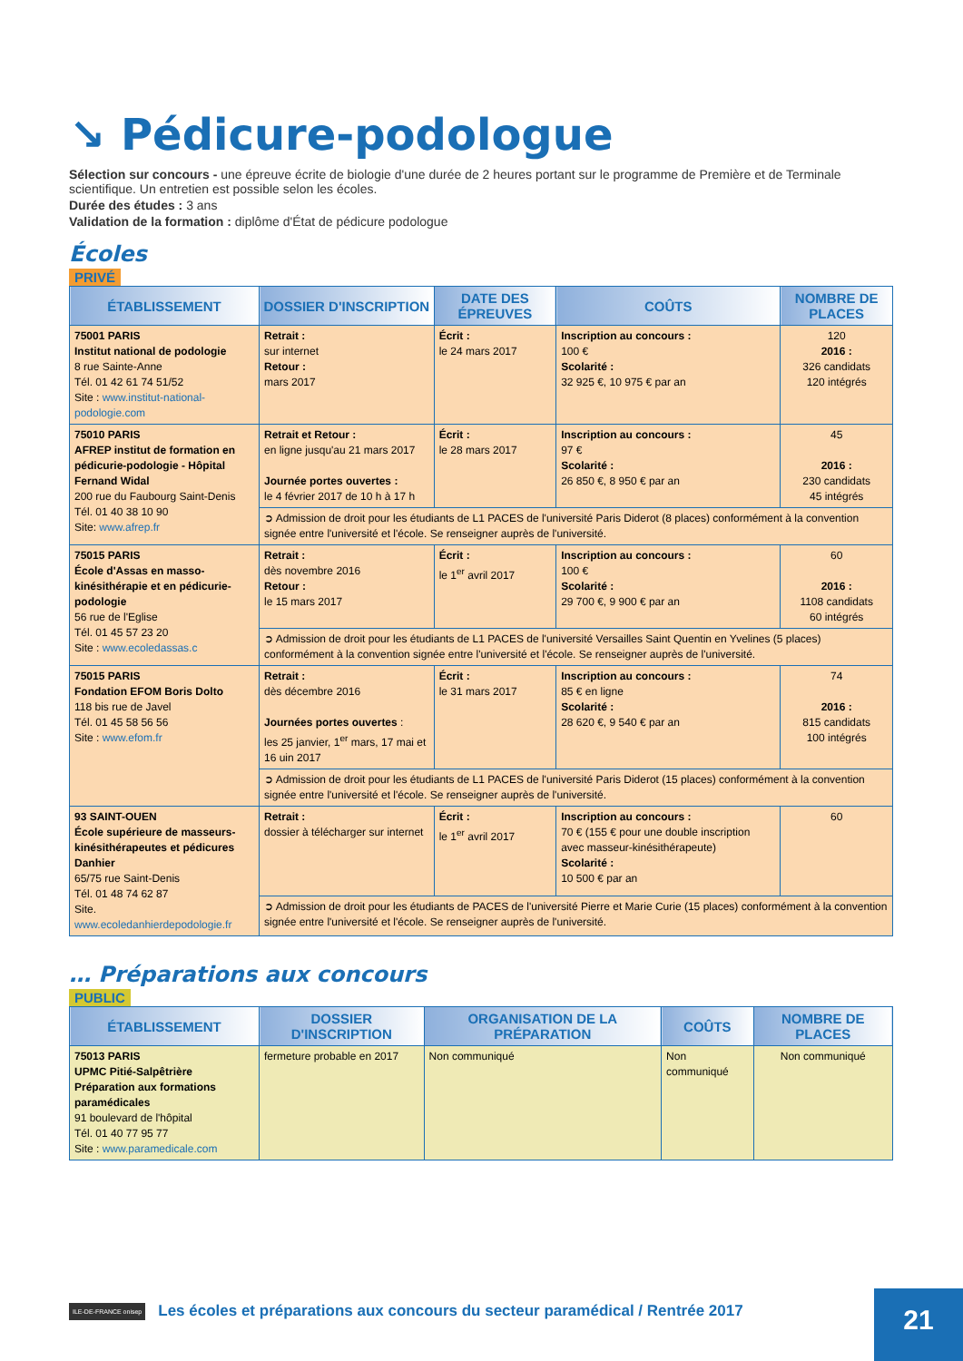↘ Pédicure-podologue
Sélection sur concours - une épreuve écrite de biologie d'une durée de 2 heures portant sur le programme de Première et de Terminale scientifique. Un entretien est possible selon les écoles.
Durée des études : 3 ans
Validation de la formation : diplôme d'État de pédicure podologue
Écoles
PRIVÉ
| ÉTABLISSEMENT | DOSSIER D'INSCRIPTION | DATE DES ÉPREUVES | COÛTS | NOMBRE DE PLACES |
| --- | --- | --- | --- | --- |
| 75001 PARIS Institut national de podologie 8 rue Sainte-Anne Tél. 01 42 61 74 51/52 Site : www.institut-national-podologie.com | Retrait : sur internet Retour : mars 2017 | Écrit : le 24 mars 2017 | Inscription au concours : 100 € Scolarité : 32 925 €, 10 975 € par an | 120 2016 : 326 candidats 120 intégrés |
| 75010 PARIS AFREP institut de formation en pédicurie-podologie - Hôpital Fernand Widal 200 rue du Faubourg Saint-Denis Tél. 01 40 38 10 90 Site: www.afrep.fr | Retrait et Retour : en ligne jusqu'au 21 mars 2017 Journée portes ouvertes : le 4 février 2017 de 10 h à 17 h | Écrit : le 28 mars 2017 | Inscription au concours : 97 € Scolarité : 26 850 €, 8 950 € par an | 45 2016 : 230 candidats 45 intégrés |
| | ➲ Admission de droit pour les étudiants de L1 PACES de l'université Paris Diderot (8 places) conformément à la convention signée entre l'université et l'école. Se renseigner auprès de l'université. | | | |
| 75015 PARIS École d'Assas en masso-kinésithérapie et en pédicurie-podologie 56 rue de l'Eglise Tél. 01 45 57 23 20 Site : www.ecoledassas.c | Retrait : dès novembre 2016 Retour : le 15 mars 2017 | Écrit : le 1<sup>er</sup> avril 2017 | Inscription au concours : 100 € Scolarité : 29 700 €, 9 900 € par an | 60 2016 : 1108 candidats 60 intégrés |
| | ➲ Admission de droit pour les étudiants de L1 PACES de l'université Versailles Saint Quentin en Yvelines (5 places) conformément à la convention signée entre l'université et l'école. Se renseigner auprès de l'université. | | | |
| 75015 PARIS Fondation EFOM Boris Dolto 118 bis rue de Javel Tél. 01 45 58 56 56 Site : www.efom.fr | Retrait : dès décembre 2016 Journées portes ouvertes : les 25 janvier, 1<sup>er</sup> mars, 17 mai et 16 uin 2017 | Écrit : le 31 mars 2017 | Inscription au concours : 85 € en ligne Scolarité : 28 620 €, 9 540 € par an | 74 2016 : 815 candidats 100 intégrés |
| | ➲ Admission de droit pour les étudiants de L1 PACES de l'université Paris Diderot (15 places) conformément à la convention signée entre l'université et l'école. Se renseigner auprès de l'université. | | | |
| 93 SAINT-OUEN École supérieure de masseurs-kinésithérapeutes et pédicures Danhier 65/75 rue Saint-Denis Tél. 01 48 74 62 87 Site. www.ecoledanhierdepodologie.fr | Retrait : dossier à télécharger sur internet | Écrit : le 1<sup>er</sup> avril 2017 | Inscription au concours : 70 € (155 € pour une double inscription avec masseur-kinésithérapeute) Scolarité : 10 500 € par an | 60 |
| | ➲ Admission de droit pour les étudiants de PACES de l'université Pierre et Marie Curie (15 places) conformément à la convention signée entre l'université et l'école. Se renseigner auprès de l'université. | | | |
… Préparations aux concours
PUBLIC
| ÉTABLISSEMENT | DOSSIER D'INSCRIPTION | ORGANISATION DE LA PRÉPARATION | COÛTS | NOMBRE DE PLACES |
| --- | --- | --- | --- | --- |
| 75013 PARIS UPMC Pitié-Salpêtrière Préparation aux formations paramédicales 91 boulevard de l'hôpital Tél. 01 40 77 95 77 Site : www.paramedicale.com | fermeture probable en 2017 | Non communiqué | Non communiqué | Non communiqué |
ILE-DE-FRANCE onisep Les écoles et préparations aux concours du secteur paramédical / Rentrée 2017 21